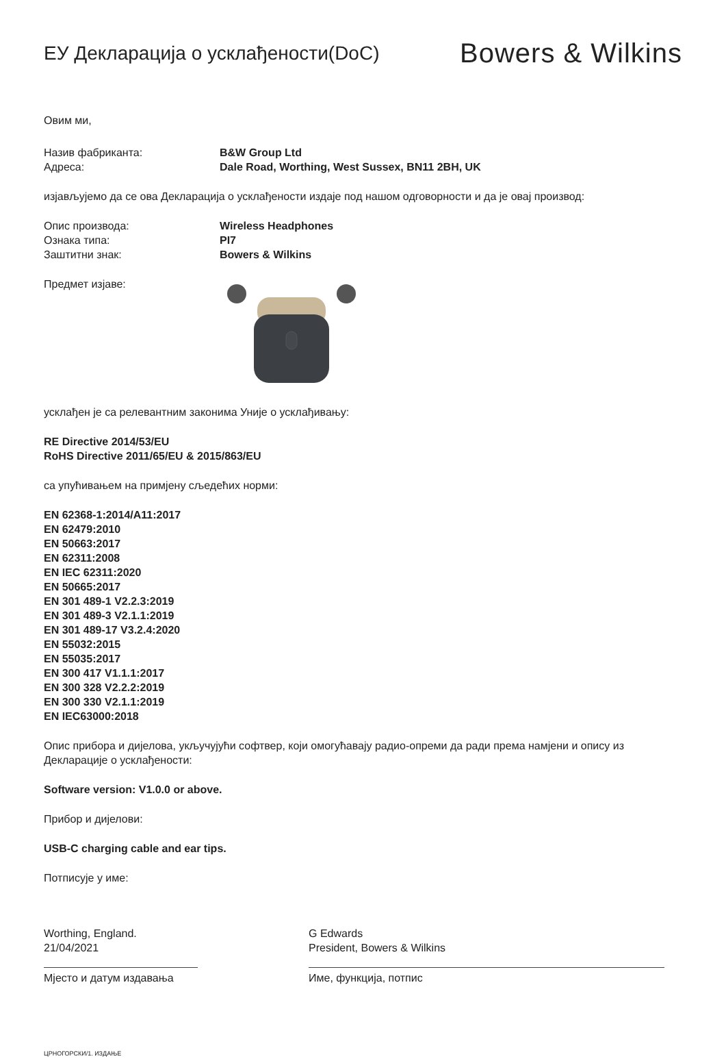ЕУ Декларација о усклађености(DoC)
Bowers & Wilkins
Овим ми,
Назив фабриканта: B&W Group Ltd
Адреса: Dale Road, Worthing, West Sussex, BN11 2BH, UK
изјављујемо да се ова Декларација о усклађености издаје под нашом одговорности и да је овај производ:
Опис производа: Wireless Headphones
Ознака типа: PI7
Заштитни знак: Bowers & Wilkins
Предмет изјаве:
усклађен је са релевантним законима Уније о усклађивању:
RE Directive 2014/53/EU
RoHS Directive 2011/65/EU & 2015/863/EU
са упућивањем на примјену сљедећих норми:
EN 62368-1:2014/A11:2017
EN 62479:2010
EN 50663:2017
EN 62311:2008
EN IEC 62311:2020
EN 50665:2017
EN 301 489-1 V2.2.3:2019
EN 301 489-3 V2.1.1:2019
EN 301 489-17 V3.2.4:2020
EN 55032:2015
EN 55035:2017
EN 300 417 V1.1.1:2017
EN 300 328 V2.2.2:2019
EN 300 330 V2.1.1:2019
EN IEC63000:2018
Опис прибора и дијелова, укључујући софтвер, који омогућавају радио-опреми да ради према намјени и опису из Декларације о усклађености:
Software version: V1.0.0 or above.
Прибор и дијелови:
USB-C charging cable and ear tips.
Потписује у име:
Worthing, England.
21/04/2021
Мјесто и датум издавања
G Edwards
President, Bowers & Wilkins
Име, функција, потпис
ЦРНОГОРСКИ/1. ИЗДАЊЕ